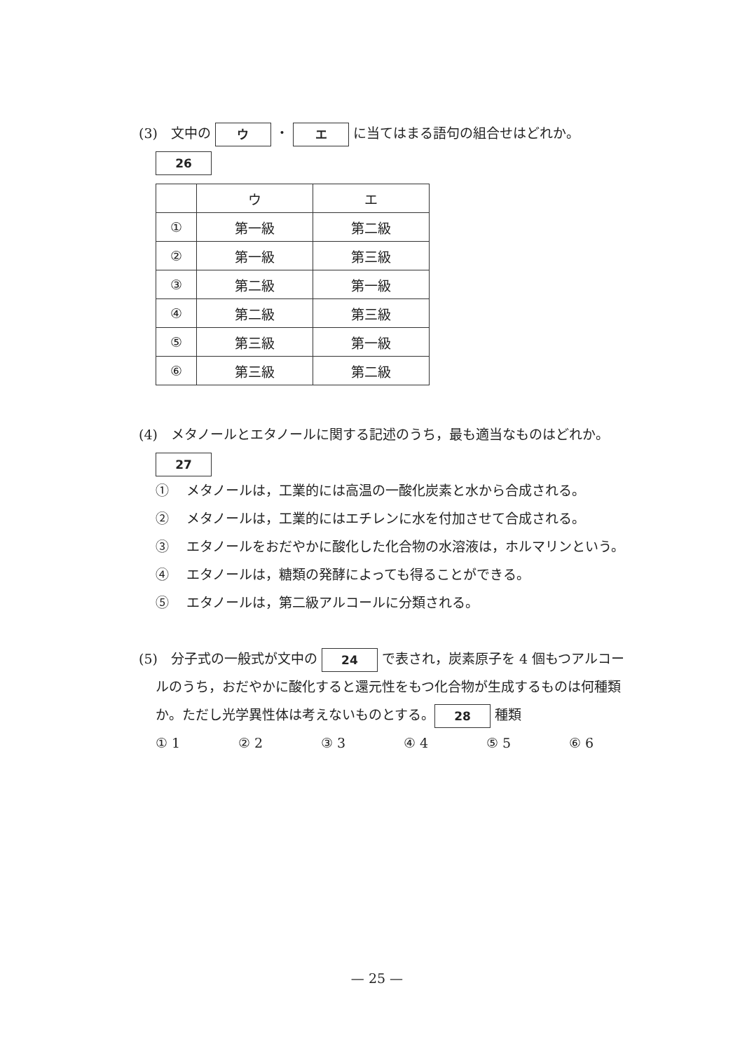(3)　文中の ウ ・ エ に当てはまる語句の組合せはどれか。
26
| | ウ | エ |
| --- | --- | --- |
| ① | 第一級 | 第二級 |
| ② | 第一級 | 第三級 |
| ③ | 第二級 | 第一級 |
| ④ | 第二級 | 第三級 |
| ⑤ | 第三級 | 第一級 |
| ⑥ | 第三級 | 第二級 |
(4)　メタノールとエタノールに関する記述のうち，最も適当なものはどれか。
27
① 　メタノールは，工業的には高温の一酸化炭素と水から合成される。
② 　メタノールは，工業的にはエチレンに水を付加させて合成される。
③ 　エタノールをおだやかに酸化した化合物の水溶液は，ホルマリンという。
④ 　エタノールは，糖類の発酵によっても得ることができる。
⑤ 　エタノールは，第二級アルコールに分類される。
(5)　分子式の一般式が文中の 24 で表され，炭素原子を 4 個もつアルコー
ルのうち，おだやかに酸化すると還元性をもつ化合物が生成するものは何種類
か。ただし光学異性体は考えないものとする。 28 種類
① 1 ② 2 ③ 3 ④ 4 ⑤ 5 ⑥ 6
— 25 —